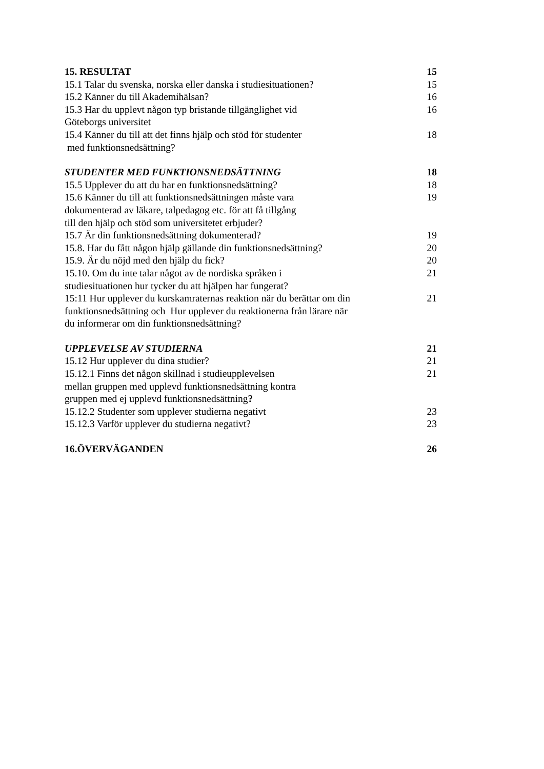15. RESULTAT 15
15.1 Talar du svenska, norska eller danska i studiesituationen? 15
15.2 Känner du till Akademihälsan? 16
15.3 Har du upplevt någon typ bristande tillgänglighet vid
Göteborgs universitet 16
15.4 Känner du till att det finns hjälp och stöd för studenter
med funktionsnedsättning? 18
STUDENTER MED FUNKTIONSNEDSÄTTNING 18
15.5 Upplever du att du har en funktionsnedsättning? 18
15.6 Känner du till att funktionsnedsättningen måste vara
dokumenterad av läkare, talpedagog etc. för att få tillgång
till den hjälp och stöd som universitetet erbjuder? 19
15.7 Är din funktionsnedsättning dokumenterad? 19
15.8. Har du fått någon hjälp gällande din funktionsnedsättning? 20
15.9. Är du nöjd med den hjälp du fick? 20
15.10. Om du inte talar något av de nordiska språken i
studiesituationen hur tycker du att hjälpen har fungerat? 21
15:11 Hur upplever du kurskamraternas reaktion när du berättar om din
funktionsnedsättning och Hur upplever du reaktionerna från lärare när
du informerar om din funktionsnedsättning? 21
UPPLEVELSE AV STUDIERNA 21
15.12 Hur upplever du dina studier? 21
15.12.1 Finns det någon skillnad i studieupplevelsen
mellan gruppen med upplevd funktionsnedsättning kontra
gruppen med ej upplevd funktionsnedsättning? 21
15.12.2 Studenter som upplever studierna negativt 23
15.12.3 Varför upplever du studierna negativt? 23
16.ÖVERVÄGANDEN 26